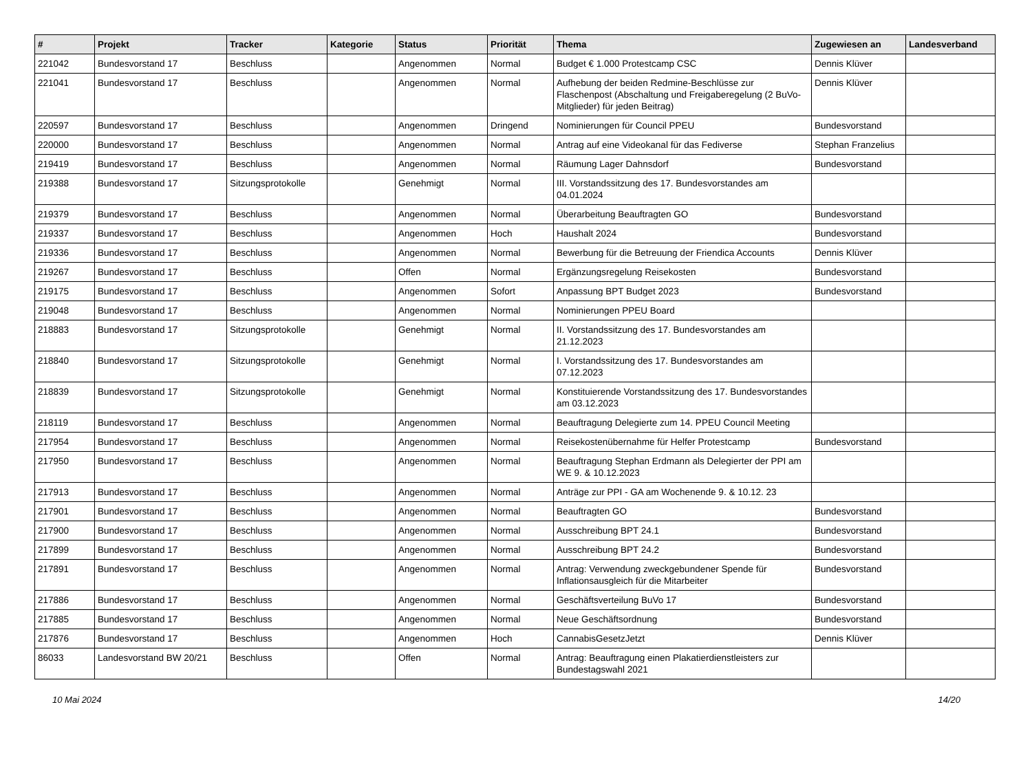| # | Projekt | Tracker | Kategorie | Status | Priorität | Thema | Zugewiesen an | Landesverband |
| --- | --- | --- | --- | --- | --- | --- | --- | --- |
| 221042 | Bundesvorstand 17 | Beschluss | | Angenommen | Normal | Budget € 1.000 Protestcamp CSC | Dennis Klüver | |
| 221041 | Bundesvorstand 17 | Beschluss | | Angenommen | Normal | Aufhebung der beiden Redmine-Beschlüsse zur Flaschenpost (Abschaltung und Freigaberegelung (2 BuVo-Mitglieder) für jeden Beitrag) | Dennis Klüver | |
| 220597 | Bundesvorstand 17 | Beschluss | | Angenommen | Dringend | Nominierungen für Council PPEU | Bundesvorstand | |
| 220000 | Bundesvorstand 17 | Beschluss | | Angenommen | Normal | Antrag auf eine Videokanal für das Fediverse | Stephan Franzelius | |
| 219419 | Bundesvorstand 17 | Beschluss | | Angenommen | Normal | Räumung Lager Dahnsdorf | Bundesvorstand | |
| 219388 | Bundesvorstand 17 | Sitzungsprotokolle | | Genehmigt | Normal | III. Vorstandssitzung des 17. Bundesvorstandes am 04.01.2024 | | |
| 219379 | Bundesvorstand 17 | Beschluss | | Angenommen | Normal | Überarbeitung Beauftragten GO | Bundesvorstand | |
| 219337 | Bundesvorstand 17 | Beschluss | | Angenommen | Hoch | Haushalt 2024 | Bundesvorstand | |
| 219336 | Bundesvorstand 17 | Beschluss | | Angenommen | Normal | Bewerbung für die Betreuung der Friendica Accounts | Dennis Klüver | |
| 219267 | Bundesvorstand 17 | Beschluss | | Offen | Normal | Ergänzungsregelung Reisekosten | Bundesvorstand | |
| 219175 | Bundesvorstand 17 | Beschluss | | Angenommen | Sofort | Anpassung BPT Budget 2023 | Bundesvorstand | |
| 219048 | Bundesvorstand 17 | Beschluss | | Angenommen | Normal | Nominierungen PPEU Board | | |
| 218883 | Bundesvorstand 17 | Sitzungsprotokolle | | Genehmigt | Normal | II. Vorstandssitzung des 17. Bundesvorstandes am 21.12.2023 | | |
| 218840 | Bundesvorstand 17 | Sitzungsprotokolle | | Genehmigt | Normal | I. Vorstandssitzung des 17. Bundesvorstandes am 07.12.2023 | | |
| 218839 | Bundesvorstand 17 | Sitzungsprotokolle | | Genehmigt | Normal | Konstituierende Vorstandssitzung des 17. Bundesvorstandes am 03.12.2023 | | |
| 218119 | Bundesvorstand 17 | Beschluss | | Angenommen | Normal | Beauftragung Delegierte zum 14. PPEU Council Meeting | | |
| 217954 | Bundesvorstand 17 | Beschluss | | Angenommen | Normal | Reisekostenübernahme für Helfer Protestcamp | Bundesvorstand | |
| 217950 | Bundesvorstand 17 | Beschluss | | Angenommen | Normal | Beauftragung Stephan Erdmann als Delegierter der PPI am WE 9. & 10.12.2023 | | |
| 217913 | Bundesvorstand 17 | Beschluss | | Angenommen | Normal | Anträge zur PPI - GA am Wochenende 9. & 10.12. 23 | | |
| 217901 | Bundesvorstand 17 | Beschluss | | Angenommen | Normal | Beauftragten GO | Bundesvorstand | |
| 217900 | Bundesvorstand 17 | Beschluss | | Angenommen | Normal | Ausschreibung BPT 24.1 | Bundesvorstand | |
| 217899 | Bundesvorstand 17 | Beschluss | | Angenommen | Normal | Ausschreibung BPT 24.2 | Bundesvorstand | |
| 217891 | Bundesvorstand 17 | Beschluss | | Angenommen | Normal | Antrag: Verwendung zweckgebundener Spende für Inflationsausgleich für die Mitarbeiter | Bundesvorstand | |
| 217886 | Bundesvorstand 17 | Beschluss | | Angenommen | Normal | Geschäftsverteilung BuVo 17 | Bundesvorstand | |
| 217885 | Bundesvorstand 17 | Beschluss | | Angenommen | Normal | Neue Geschäftsordnung | Bundesvorstand | |
| 217876 | Bundesvorstand 17 | Beschluss | | Angenommen | Hoch | CannabisGesetzJetzt | Dennis Klüver | |
| 86033 | Landesvorstand BW 20/21 | Beschluss | | Offen | Normal | Antrag: Beauftragung einen Plakatierdienstleisters zur Bundestagswahl 2021 | | |
10 Mai 2024 14/20